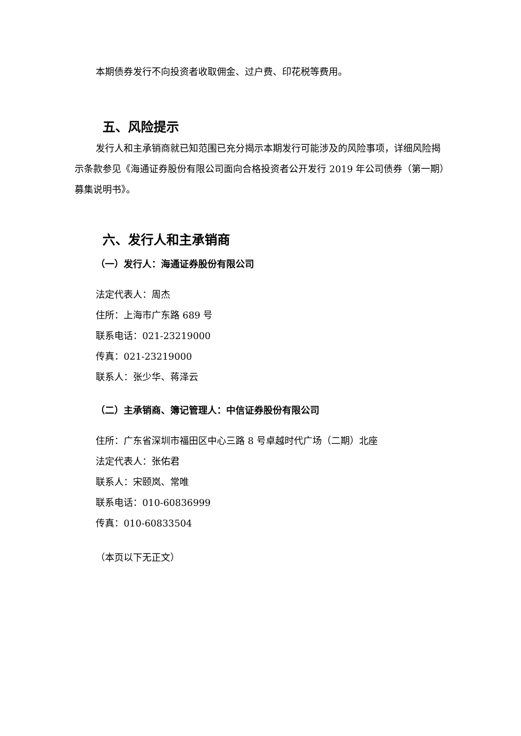本期债券发行不向投资者收取佣金、过户费、印花税等费用。
五、风险提示
发行人和主承销商就已知范围已充分揭示本期发行可能涉及的风险事项，详细风险揭示条款参见《海通证券股份有限公司面向合格投资者公开发行 2019 年公司债券（第一期）募集说明书》。
六、发行人和主承销商
（一）发行人：海通证券股份有限公司
法定代表人：周杰
住所：上海市广东路 689 号
联系电话：021-23219000
传真：021-23219000
联系人：张少华、蒋泽云
（二）主承销商、簿记管理人：中信证券股份有限公司
住所：广东省深圳市福田区中心三路 8 号卓越时代广场（二期）北座
法定代表人：张佑君
联系人：宋颐岚、常唯
联系电话：010-60836999
传真：010-60833504
（本页以下无正文）